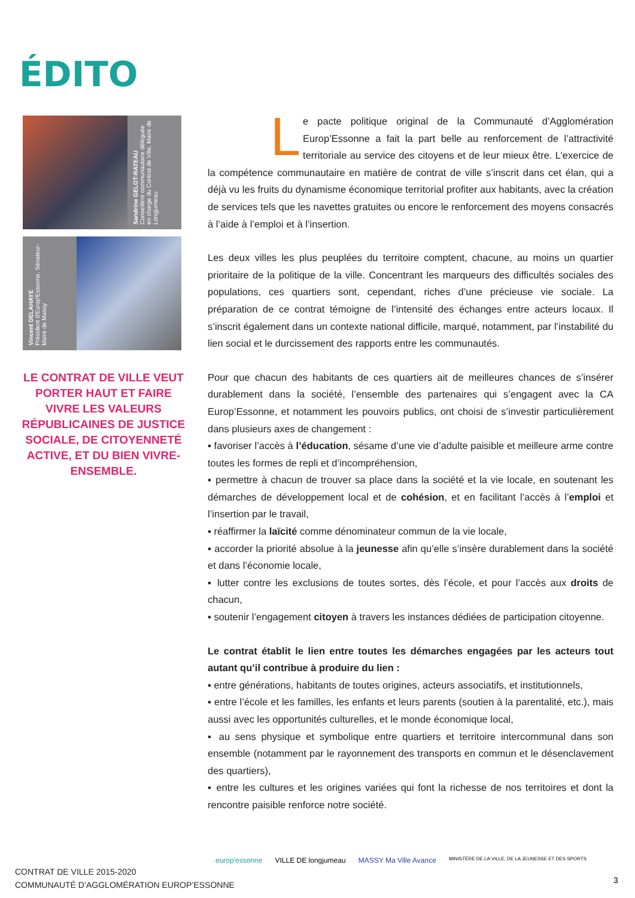ÉDITO
Sandrine GELOT-RATEAU
Conseillère communautaire déléguée en charge du Contrat de Ville, Maire de Longjumeau
Vincent DELAHAYE
Président d'Europ'Essonne, Sénateur-Maire de Massy
LE CONTRAT DE VILLE VEUT PORTER HAUT ET FAIRE VIVRE LES VALEURS RÉPUBLICAINES DE JUSTICE SOCIALE, DE CITOYENNETÉ ACTIVE, ET DU BIEN VIVRE-ENSEMBLE.
Le pacte politique original de la Communauté d’Agglomération Europ’Essonne a fait la part belle au renforcement de l’attractivité territoriale au service des citoyens et de leur mieux être. L’exercice de la compétence communautaire en matière de contrat de ville s’inscrit dans cet élan, qui a déjà vu les fruits du dynamisme économique territorial profiter aux habitants, avec la création de services tels que les navettes gratuites ou encore le renforcement des moyens consacrés à l’aide à l’emploi et à l’insertion.
Les deux villes les plus peuplées du territoire comptent, chacune, au moins un quartier prioritaire de la politique de la ville. Concentrant les marqueurs des difficultés sociales des populations, ces quartiers sont, cependant, riches d’une précieuse vie sociale. La préparation de ce contrat témoigne de l’intensité des échanges entre acteurs locaux. Il s’inscrit également dans un contexte national difficile, marqué, notamment, par l’instabilité du lien social et le durcissement des rapports entre les communautés.
Pour que chacun des habitants de ces quartiers ait de meilleures chances de s’insérer durablement dans la société, l’ensemble des partenaires qui s’engagent avec la CA Europ’Essonne, et notamment les pouvoirs publics, ont choisi de s’investir particulièrement dans plusieurs axes de changement :
▪ favoriser l’accès à l’éducation, sésame d’une vie d’adulte paisible et meilleure arme contre toutes les formes de repli et d’incompréhension,
▪ permettre à chacun de trouver sa place dans la société et la vie locale, en soutenant les démarches de développement local et de cohésion, et en facilitant l’accès à l’emploi et l’insertion par le travail,
▪ réaffirmer la laïcité comme dénominateur commun de la vie locale,
▪ accorder la priorité absolue à la jeunesse afin qu’elle s’insère durablement dans la société et dans l’économie locale,
▪ lutter contre les exclusions de toutes sortes, dès l’école, et pour l’accès aux droits de chacun,
▪ soutenir l’engagement citoyen à travers les instances dédiées de participation citoyenne.
Le contrat établit le lien entre toutes les démarches engagées par les acteurs tout autant qu’il contribue à produire du lien :
▪ entre générations, habitants de toutes origines, acteurs associatifs, et institutionnels,
▪ entre l’école et les familles, les enfants et leurs parents (soutien à la parentalité, etc.), mais aussi avec les opportunités culturelles, et le monde économique local,
▪ au sens physique et symbolique entre quartiers et territoire intercommunal dans son ensemble (notamment par le rayonnement des transports en commun et le désenclavement des quartiers),
▪ entre les cultures et les origines variées qui font la richesse de nos territoires et dont la rencontre paisible renforce notre société.
CONTRAT DE VILLE 2015-2020
COMMUNAUTÉ D’AGGLOMÉRATION EUROP’ESSONNE
europ'essonne VILLE DE longjumeau MASSY Ma Ville Avance MINISTÈRE DE LA VILLE, DE LA JEUNESSE ET DES SPORTS
3